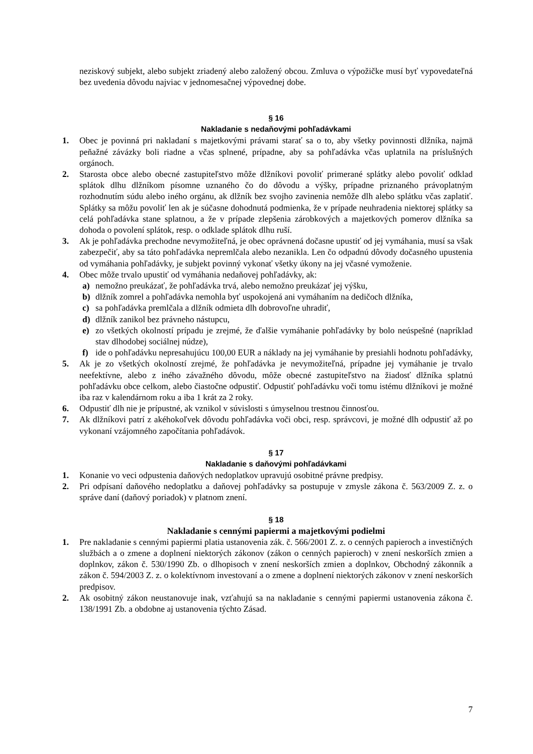neziskový subjekt, alebo subjekt zriadený alebo založený obcou. Zmluva o výpožičke musí byť vypovedateľná bez uvedenia dôvodu najviac v jednomesačnej výpovednej dobe.
§ 16
Nakladanie s nedaňovými pohľadávkami
1. Obec je povinná pri nakladaní s majetkovými právami starať sa o to, aby všetky povinnosti dlžníka, najmä peňažné závázky boli riadne a včas splnené, prípadne, aby sa pohľadávka včas uplatnila na príslušných orgánoch.
2. Starosta obce alebo obecné zastupiteľstvo môže dlžníkovi povoliť primerané splátky alebo povoliť odklad splátok dlhu dlžníkom písomne uznaného čo do dôvodu a výšky, prípadne priznaného právoplatným rozhodnutím súdu alebo iného orgánu, ak dlžník bez svojho zavinenia nemôže dlh alebo splátku včas zaplatiť. Splátky sa môžu povoliť len ak je súčasne dohodnutá podmienka, že v prípade neuhradenia niektorej splátky sa celá pohľadávka stane splatnou, a že v prípade zlepšenia zárobkových a majetkových pomerov dlžníka sa dohoda o povolení splátok, resp. o odklade splátok dlhu ruší.
3. Ak je pohľadávka prechodne nevymožiteľná, je obec oprávnená dočasne upustiť od jej vymáhania, musí sa však zabezpečiť, aby sa táto pohľadávka nepremlčala alebo nezanikla. Len čo odpadnú dôvody dočasného upustenia od vymáhania pohľadávky, je subjekt povinný vykonať všetky úkony na jej včasné vymoženie.
4. Obec môže trvalo upustiť od vymáhania nedaňovej pohľadávky, ak:
a) nemožno preukázať, že pohľadávka trvá, alebo nemožno preukázať jej výšku,
b) dlžník zomrel a pohľadávka nemohla byť uspokojená ani vymáhaním na dedičoch dlžníka,
c) sa pohľadávka premlčala a dlžník odmieta dlh dobrovoľne uhradiť,
d) dlžník zanikol bez právneho nástupcu,
e) zo všetkých okolností prípadu je zrejmé, že ďalšie vymáhanie pohľadávky by bolo neúspešné (napríklad stav dlhodobej sociálnej núdze),
f) ide o pohľadávku nepresahujúcu 100,00 EUR a náklady na jej vymáhanie by presiahli hodnotu pohľadávky,
5. Ak je zo všetkých okolností zrejmé, že pohľadávka je nevymožiteľná, prípadne jej vymáhanie je trvalo neefektívne, alebo z iného závažného dôvodu, môže obecné zastupiteľstvo na žiadosť dlžníka splatnú pohľadávku obce celkom, alebo čiastočne odpustiť. Odpustiť pohľadávku voči tomu istému dlžníkovi je možné iba raz v kalendárnom roku a iba 1 krát za 2 roky.
6. Odpustiť dlh nie je prípustné, ak vznikol v súvislosti s úmyselnou trestnou činnosťou.
7. Ak dlžníkovi patrí z akéhokoľvek dôvodu pohľadávka voči obci, resp. správcovi, je možné dlh odpustiť až po vykonaní vzájomného započítania pohľadávok.
§ 17
Nakladanie s daňovými pohľadávkami
1. Konanie vo veci odpustenia daňových nedoplatkov upravujú osobitné právne predpisy.
2. Pri odpísaní daňového nedoplatku a daňovej pohľadávky sa postupuje v zmysle zákona č. 563/2009 Z. z. o správe daní (daňový poriadok) v platnom znení.
§ 18
Nakladanie s cennými papiermi a majetkovými podielmi
1. Pre nakladanie s cennými papiermi platia ustanovenia zák. č. 566/2001 Z. z. o cenných papieroch a investičných službách a o zmene a doplnení niektorých zákonov (zákon o cenných papieroch) v znení neskorších zmien a doplnkov, zákon č. 530/1990 Zb. o dlhopisoch v znení neskorších zmien a doplnkov, Obchodný zákonník a zákon č. 594/2003 Z. z. o kolektívnom investovaní a o zmene a doplnení niektorých zákonov v znení neskorších predpisov.
2. Ak osobitný zákon neustanovuje inak, vzťahujú sa na nakladanie s cennými papiermi ustanovenia zákona č. 138/1991 Zb. a obdobne aj ustanovenia týchto Zásad.
7